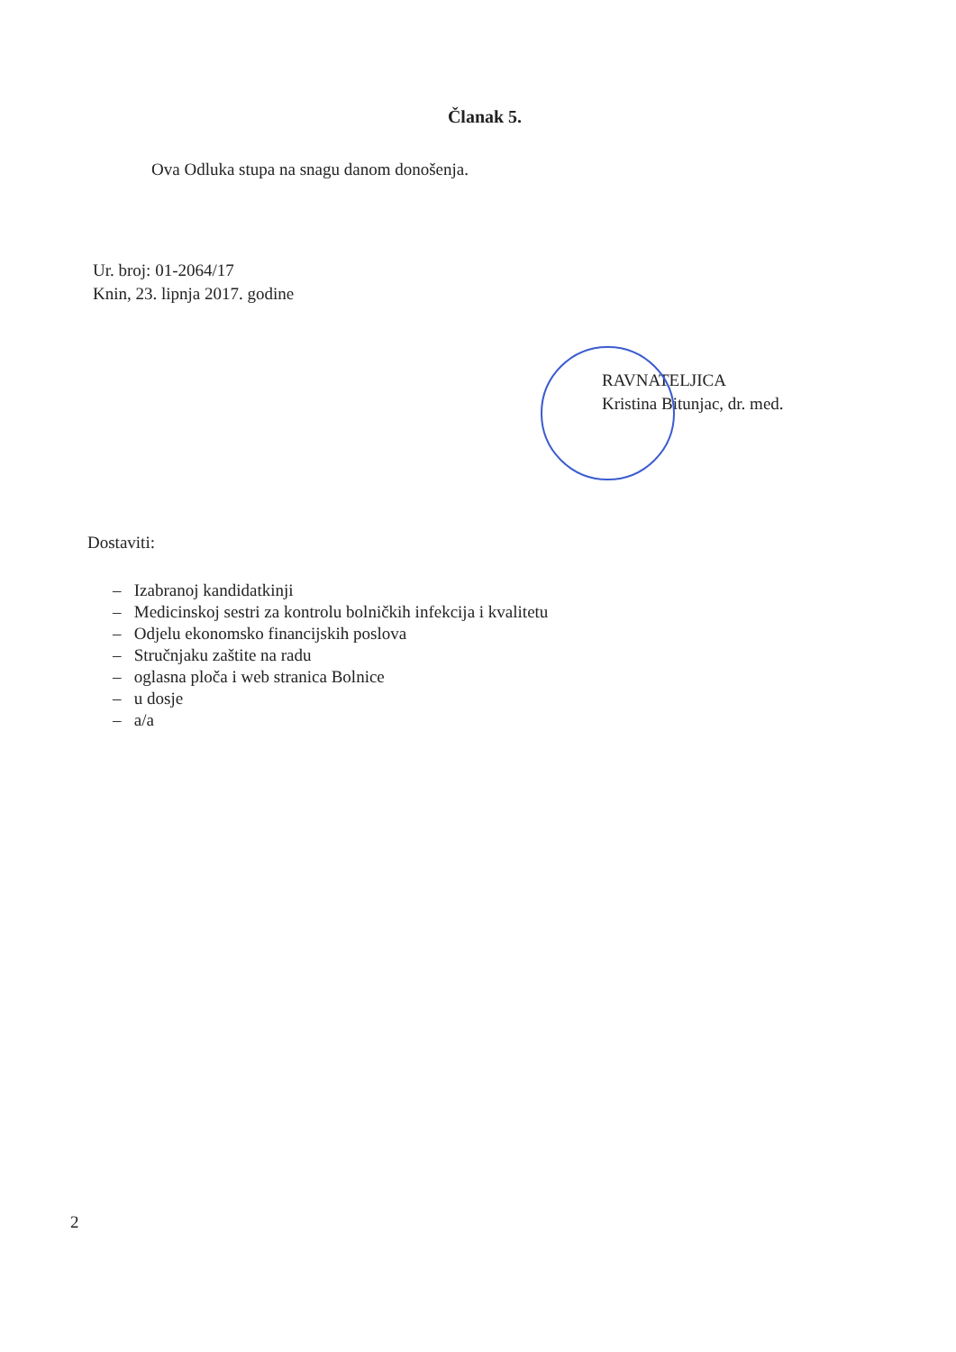Članak 5.
Ova Odluka stupa na snagu danom donošenja.
Ur. broj: 01-2064/17
Knin, 23. lipnja 2017. godine
RAVNATELJICA
Kristina Bitunjac, dr. med.
Dostaviti:
– Izabranoj kandidatkinji
– Medicinskoj sestri za kontrolu bolničkih infekcija i kvalitetu
– Odjelu ekonomsko financijskih poslova
– Stručnjaku zaštite na radu
– oglasna ploča i web stranica Bolnice
– u dosje
– a/a
2